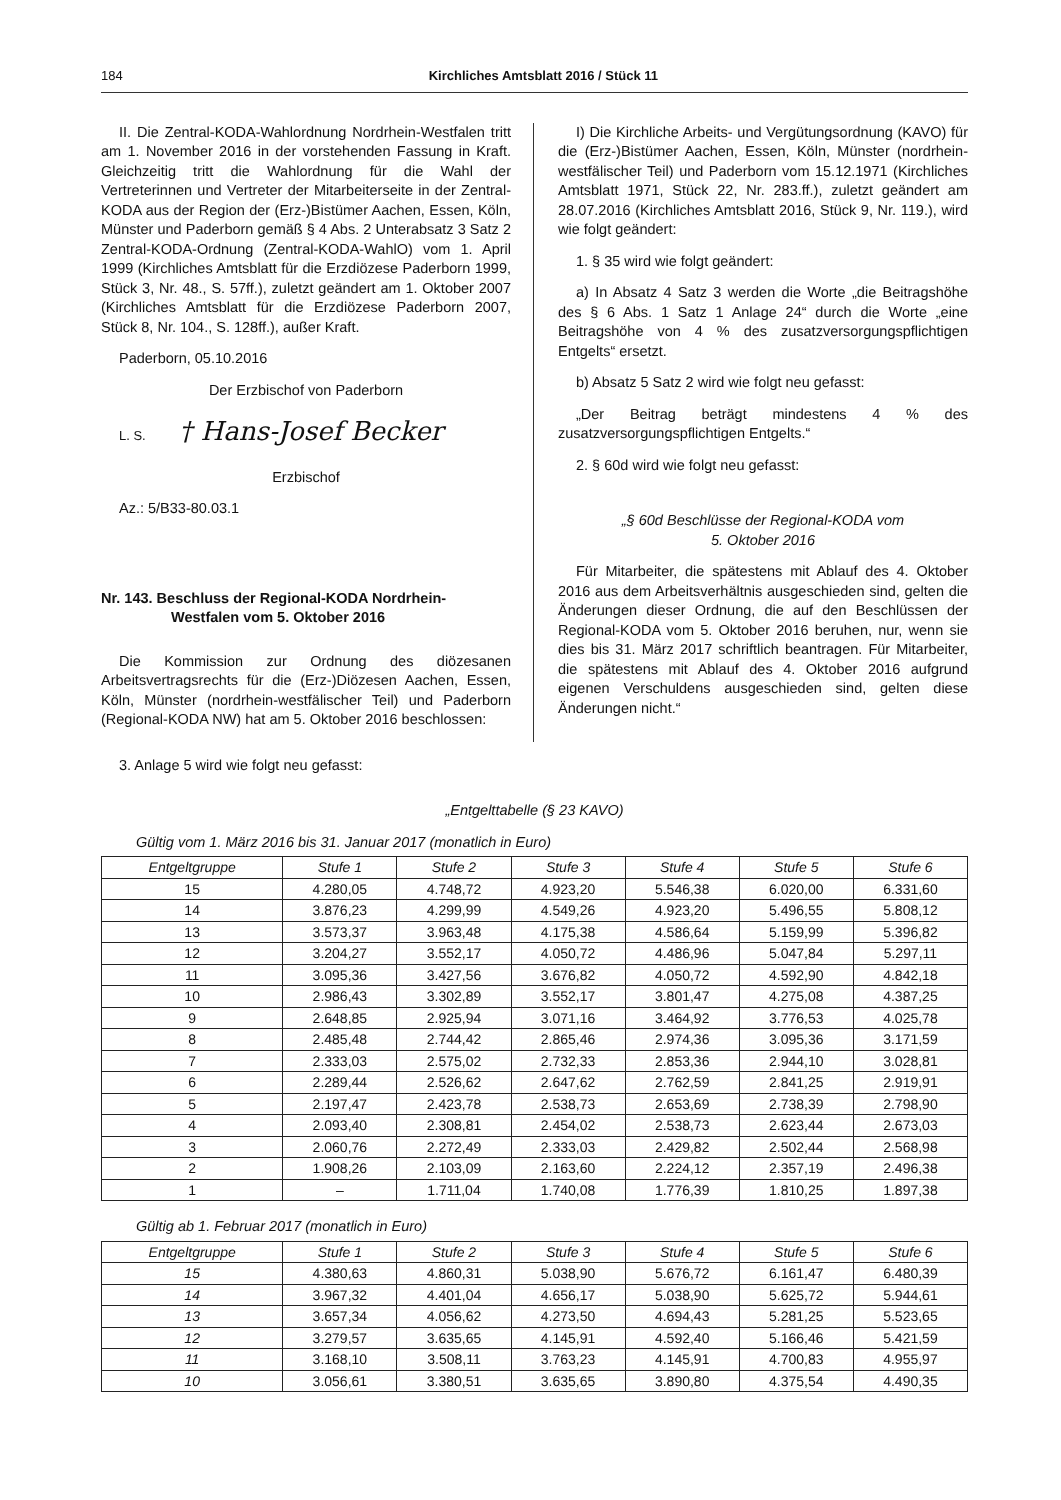184 Kirchliches Amtsblatt 2016 / Stück 11
II. Die Zentral-KODA-Wahlordnung Nordrhein-Westfalen tritt am 1. November 2016 in der vorstehenden Fassung in Kraft. Gleichzeitig tritt die Wahlordnung für die Wahl der Vertreterinnen und Vertreter der Mitarbeiterseite in der Zentral-KODA aus der Region der (Erz-)Bistümer Aachen, Essen, Köln, Münster und Paderborn gemäß § 4 Abs. 2 Unterabsatz 3 Satz 2 Zentral-KODA-Ordnung (Zentral-KODA-WahlO) vom 1. April 1999 (Kirchliches Amtsblatt für die Erzdiözese Paderborn 1999, Stück 3, Nr. 48., S. 57ff.), zuletzt geändert am 1. Oktober 2007 (Kirchliches Amtsblatt für die Erzdiözese Paderborn 2007, Stück 8, Nr. 104., S. 128ff.), außer Kraft.
Paderborn, 05.10.2016
Der Erzbischof von Paderborn
L. S. † Hans-Josef Becker
Erzbischof
Az.: 5/B33-80.03.1
Nr. 143. Beschluss der Regional-KODA Nordrhein-
Westfalen vom 5. Oktober 2016
Die Kommission zur Ordnung des diözesanen Arbeitsvertragsrechts für die (Erz-)Diözesen Aachen, Essen, Köln, Münster (nordrhein-westfälischer Teil) und Paderborn (Regional-KODA NW) hat am 5. Oktober 2016 beschlossen:
I) Die Kirchliche Arbeits- und Vergütungsordnung (KAVO) für die (Erz-)Bistümer Aachen, Essen, Köln, Münster (nordrhein-westfälischer Teil) und Paderborn vom 15.12.1971 (Kirchliches Amtsblatt 1971, Stück 22, Nr. 283.ff.), zuletzt geändert am 28.07.2016 (Kirchliches Amtsblatt 2016, Stück 9, Nr. 119.), wird wie folgt geändert:
1. § 35 wird wie folgt geändert:
a) In Absatz 4 Satz 3 werden die Worte „die Beitragshöhe des § 6 Abs. 1 Satz 1 Anlage 24“ durch die Worte „eine Beitragshöhe von 4 % des zusatzversorgungspflichtigen Entgelts“ ersetzt.
b) Absatz 5 Satz 2 wird wie folgt neu gefasst:
„Der Beitrag beträgt mindestens 4 % des zusatzversorgungspflichtigen Entgelts.“
2. § 60d wird wie folgt neu gefasst:
„§ 60d Beschlüsse der Regional-KODA vom
5. Oktober 2016
Für Mitarbeiter, die spätestens mit Ablauf des 4. Oktober 2016 aus dem Arbeitsverhältnis ausgeschieden sind, gelten die Änderungen dieser Ordnung, die auf den Beschlüssen der Regional-KODA vom 5. Oktober 2016 beruhen, nur, wenn sie dies bis 31. März 2017 schriftlich beantragen. Für Mitarbeiter, die spätestens mit Ablauf des 4. Oktober 2016 aufgrund eigenen Verschuldens ausgeschieden sind, gelten diese Änderungen nicht.“
3. Anlage 5 wird wie folgt neu gefasst:
„Entgelttabelle (§ 23 KAVO)
Gültig vom 1. März 2016 bis 31. Januar 2017 (monatlich in Euro)
| Entgeltgruppe | Stufe 1 | Stufe 2 | Stufe 3 | Stufe 4 | Stufe 5 | Stufe 6 |
| --- | --- | --- | --- | --- | --- | --- |
| 15 | 4.280,05 | 4.748,72 | 4.923,20 | 5.546,38 | 6.020,00 | 6.331,60 |
| 14 | 3.876,23 | 4.299,99 | 4.549,26 | 4.923,20 | 5.496,55 | 5.808,12 |
| 13 | 3.573,37 | 3.963,48 | 4.175,38 | 4.586,64 | 5.159,99 | 5.396,82 |
| 12 | 3.204,27 | 3.552,17 | 4.050,72 | 4.486,96 | 5.047,84 | 5.297,11 |
| 11 | 3.095,36 | 3.427,56 | 3.676,82 | 4.050,72 | 4.592,90 | 4.842,18 |
| 10 | 2.986,43 | 3.302,89 | 3.552,17 | 3.801,47 | 4.275,08 | 4.387,25 |
| 9 | 2.648,85 | 2.925,94 | 3.071,16 | 3.464,92 | 3.776,53 | 4.025,78 |
| 8 | 2.485,48 | 2.744,42 | 2.865,46 | 2.974,36 | 3.095,36 | 3.171,59 |
| 7 | 2.333,03 | 2.575,02 | 2.732,33 | 2.853,36 | 2.944,10 | 3.028,81 |
| 6 | 2.289,44 | 2.526,62 | 2.647,62 | 2.762,59 | 2.841,25 | 2.919,91 |
| 5 | 2.197,47 | 2.423,78 | 2.538,73 | 2.653,69 | 2.738,39 | 2.798,90 |
| 4 | 2.093,40 | 2.308,81 | 2.454,02 | 2.538,73 | 2.623,44 | 2.673,03 |
| 3 | 2.060,76 | 2.272,49 | 2.333,03 | 2.429,82 | 2.502,44 | 2.568,98 |
| 2 | 1.908,26 | 2.103,09 | 2.163,60 | 2.224,12 | 2.357,19 | 2.496,38 |
| 1 | – | 1.711,04 | 1.740,08 | 1.776,39 | 1.810,25 | 1.897,38 |
Gültig ab 1. Februar 2017 (monatlich in Euro)
| Entgeltgruppe | Stufe 1 | Stufe 2 | Stufe 3 | Stufe 4 | Stufe 5 | Stufe 6 |
| --- | --- | --- | --- | --- | --- | --- |
| 15 | 4.380,63 | 4.860,31 | 5.038,90 | 5.676,72 | 6.161,47 | 6.480,39 |
| 14 | 3.967,32 | 4.401,04 | 4.656,17 | 5.038,90 | 5.625,72 | 5.944,61 |
| 13 | 3.657,34 | 4.056,62 | 4.273,50 | 4.694,43 | 5.281,25 | 5.523,65 |
| 12 | 3.279,57 | 3.635,65 | 4.145,91 | 4.592,40 | 5.166,46 | 5.421,59 |
| 11 | 3.168,10 | 3.508,11 | 3.763,23 | 4.145,91 | 4.700,83 | 4.955,97 |
| 10 | 3.056,61 | 3.380,51 | 3.635,65 | 3.890,80 | 4.375,54 | 4.490,35 |